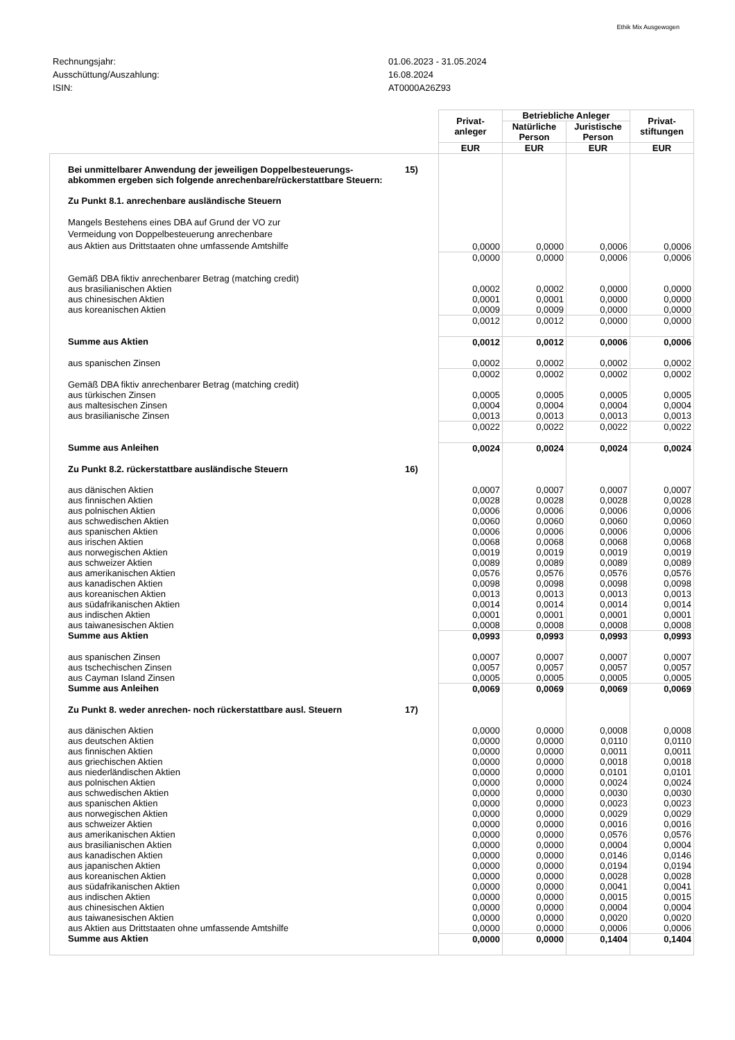Ethik Mix Ausgewogen
| Rechnungsjahr: | 01.06.2023 - 31.05.2024 |
| Ausschüttung/Auszahlung: | 16.08.2024 |
| ISIN: | AT0000A26Z93 |
| | | Privat- anleger | Betriebliche Anleger | | Privat- stiftungen |
| | | | Natürliche Person | Juristische Person | |
| | | EUR | EUR | EUR | EUR |
| Bei unmittelbarer Anwendung der jeweiligen Doppelbesteuerungs- abkommen ergeben sich folgende anrechenbare/rückerstattbare Steuern: | 15) | | | | |
| Zu Punkt 8.1. anrechenbare ausländische Steuern | | | | | |
| Mangels Bestehens eines DBA auf Grund der VO zur Vermeidung von Doppelbesteuerung anrechenbare aus Aktien aus Drittstaaten ohne umfassende Amtshilfe | | 0,0000 | 0,0000 | 0,0006 | 0,0006 |
| | | 0,0000 | 0,0000 | 0,0006 | 0,0006 |
| Gemäß DBA fiktiv anrechenbarer Betrag (matching credit) | | | | | |
| aus brasilianischen Aktien | | 0,0002 | 0,0002 | 0,0000 | 0,0000 |
| aus chinesischen Aktien | | 0,0001 | 0,0001 | 0,0000 | 0,0000 |
| aus koreanischen Aktien | | 0,0009 | 0,0009 | 0,0000 | 0,0000 |
| | | 0,0012 | 0,0012 | 0,0000 | 0,0000 |
| Summe aus Aktien | | 0,0012 | 0,0012 | 0,0006 | 0,0006 |
| aus spanischen Zinsen | | 0,0002 | 0,0002 | 0,0002 | 0,0002 |
| | | 0,0002 | 0,0002 | 0,0002 | 0,0002 |
| Gemäß DBA fiktiv anrechenbarer Betrag (matching credit) | | | | | |
| aus türkischen Zinsen | | 0,0005 | 0,0005 | 0,0005 | 0,0005 |
| aus maltesischen Zinsen | | 0,0004 | 0,0004 | 0,0004 | 0,0004 |
| aus brasilianische Zinsen | | 0,0013 | 0,0013 | 0,0013 | 0,0013 |
| | | 0,0022 | 0,0022 | 0,0022 | 0,0022 |
| Summe aus Anleihen | | 0,0024 | 0,0024 | 0,0024 | 0,0024 |
| Zu Punkt 8.2. rückerstattbare ausländische Steuern | 16) | | | | |
| aus dänischen Aktien | | 0,0007 | 0,0007 | 0,0007 | 0,0007 |
| aus finnischen Aktien | | 0,0028 | 0,0028 | 0,0028 | 0,0028 |
| aus polnischen Aktien | | 0,0006 | 0,0006 | 0,0006 | 0,0006 |
| aus schwedischen Aktien | | 0,0060 | 0,0060 | 0,0060 | 0,0060 |
| aus spanischen Aktien | | 0,0006 | 0,0006 | 0,0006 | 0,0006 |
| aus irischen Aktien | | 0,0068 | 0,0068 | 0,0068 | 0,0068 |
| aus norwegischen Aktien | | 0,0019 | 0,0019 | 0,0019 | 0,0019 |
| aus schweizer Aktien | | 0,0089 | 0,0089 | 0,0089 | 0,0089 |
| aus amerikanischen Aktien | | 0,0576 | 0,0576 | 0,0576 | 0,0576 |
| aus kanadischen Aktien | | 0,0098 | 0,0098 | 0,0098 | 0,0098 |
| aus koreanischen Aktien | | 0,0013 | 0,0013 | 0,0013 | 0,0013 |
| aus südafrikanischen Aktien | | 0,0014 | 0,0014 | 0,0014 | 0,0014 |
| aus indischen Aktien | | 0,0001 | 0,0001 | 0,0001 | 0,0001 |
| aus taiwanesischen Aktien | | 0,0008 | 0,0008 | 0,0008 | 0,0008 |
| Summe aus Aktien | | 0,0993 | 0,0993 | 0,0993 | 0,0993 |
| aus spanischen Zinsen | | 0,0007 | 0,0007 | 0,0007 | 0,0007 |
| aus tschechischen Zinsen | | 0,0057 | 0,0057 | 0,0057 | 0,0057 |
| aus Cayman Island Zinsen | | 0,0005 | 0,0005 | 0,0005 | 0,0005 |
| Summe aus Anleihen | | 0,0069 | 0,0069 | 0,0069 | 0,0069 |
| Zu Punkt 8. weder anrechen- noch rückerstattbare ausl. Steuern | 17) | | | | |
| aus dänischen Aktien | | 0,0000 | 0,0000 | 0,0008 | 0,0008 |
| aus deutschen Aktien | | 0,0000 | 0,0000 | 0,0110 | 0,0110 |
| aus finnischen Aktien | | 0,0000 | 0,0000 | 0,0011 | 0,0011 |
| aus griechischen Aktien | | 0,0000 | 0,0000 | 0,0018 | 0,0018 |
| aus niederländischen Aktien | | 0,0000 | 0,0000 | 0,0101 | 0,0101 |
| aus polnischen Aktien | | 0,0000 | 0,0000 | 0,0024 | 0,0024 |
| aus schwedischen Aktien | | 0,0000 | 0,0000 | 0,0030 | 0,0030 |
| aus spanischen Aktien | | 0,0000 | 0,0000 | 0,0023 | 0,0023 |
| aus norwegischen Aktien | | 0,0000 | 0,0000 | 0,0029 | 0,0029 |
| aus schweizer Aktien | | 0,0000 | 0,0000 | 0,0016 | 0,0016 |
| aus amerikanischen Aktien | | 0,0000 | 0,0000 | 0,0576 | 0,0576 |
| aus brasilianischen Aktien | | 0,0000 | 0,0000 | 0,0004 | 0,0004 |
| aus kanadischen Aktien | | 0,0000 | 0,0000 | 0,0146 | 0,0146 |
| aus japanischen Aktien | | 0,0000 | 0,0000 | 0,0194 | 0,0194 |
| aus koreanischen Aktien | | 0,0000 | 0,0000 | 0,0028 | 0,0028 |
| aus südafrikanischen Aktien | | 0,0000 | 0,0000 | 0,0041 | 0,0041 |
| aus indischen Aktien | | 0,0000 | 0,0000 | 0,0015 | 0,0015 |
| aus chinesischen Aktien | | 0,0000 | 0,0000 | 0,0004 | 0,0004 |
| aus taiwanesischen Aktien | | 0,0000 | 0,0000 | 0,0020 | 0,0020 |
| aus Aktien aus Drittstaaten ohne umfassende Amtshilfe | | 0,0000 | 0,0000 | 0,0006 | 0,0006 |
| Summe aus Aktien | | 0,0000 | 0,0000 | 0,1404 | 0,1404 |